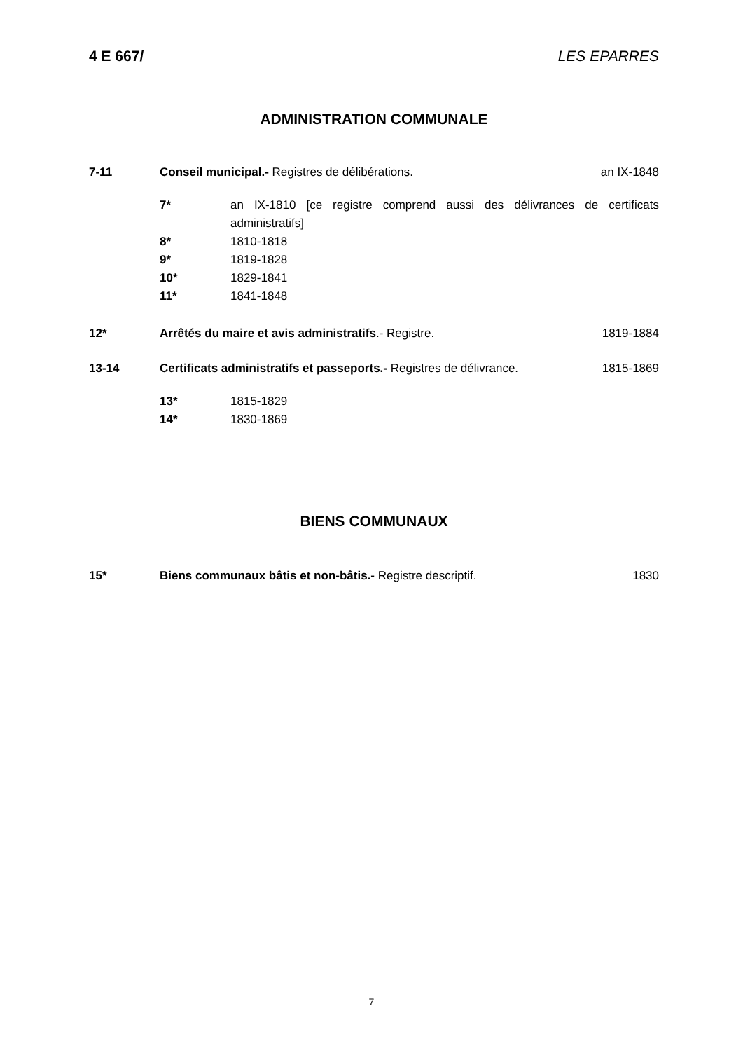4 E 667/ LES EPARRES
ADMINISTRATION COMMUNALE
7-11 Conseil municipal.- Registres de délibérations.
an IX-1848
7* an IX-1810 [ce registre comprend aussi des délivrances de certificats administratifs]
8* 1810-1818
9* 1819-1828
10* 1829-1841
11* 1841-1848
12* Arrêtés du maire et avis administratifs.- Registre.
1819-1884
13-14 Certificats administratifs et passeports.- Registres de délivrance.
1815-1869
13* 1815-1829
14* 1830-1869
BIENS COMMUNAUX
15* Biens communaux bâtis et non-bâtis.- Registre descriptif.
1830
7